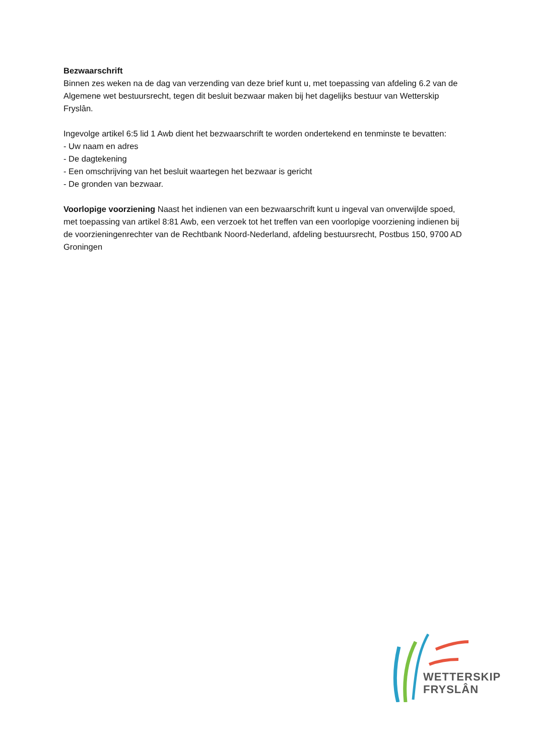Bezwaarschrift
Binnen zes weken na de dag van verzending van deze brief kunt u, met toepassing van afdeling 6.2 van de Algemene wet bestuursrecht, tegen dit besluit bezwaar maken bij het dagelijks bestuur van Wetterskip Fryslân.
Ingevolge artikel 6:5 lid 1 Awb dient het bezwaarschrift te worden ondertekend en tenminste te bevatten:
- Uw naam en adres
- De dagtekening
- Een omschrijving van het besluit waartegen het bezwaar is gericht
- De gronden van bezwaar.
Voorlopige voorziening Naast het indienen van een bezwaarschrift kunt u ingeval van onverwijlde spoed, met toepassing van artikel 8:81 Awb, een verzoek tot het treffen van een voorlopige voorziening indienen bij de voorzieningenrechter van de Rechtbank Noord-Nederland, afdeling bestuursrecht, Postbus 150, 9700 AD Groningen
WETTERSKIP
FRYSLÂN